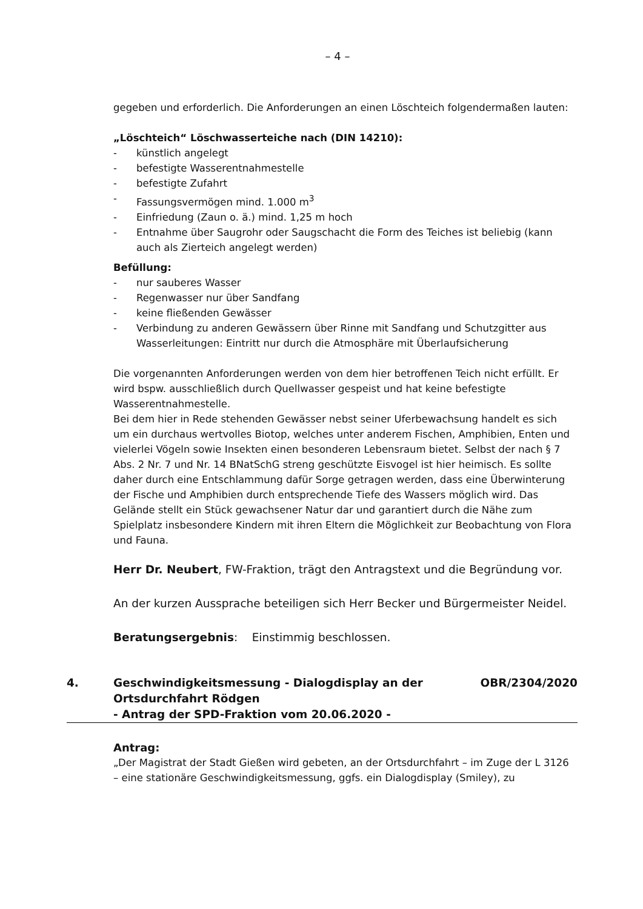– 4 –
gegeben und erforderlich. Die Anforderungen an einen Löschteich folgendermaßen lauten:
„Löschteich“ Löschwasserteiche nach (DIN 14210):
- künstlich angelegt
- befestigte Wasserentnahmestelle
- befestigte Zufahrt
- Fassungsvermögen mind. 1.000 m<sup>3</sup>
- Einfriedung (Zaun o. ä.) mind. 1,25 m hoch
- Entnahme über Saugrohr oder Saugschacht die Form des Teiches ist beliebig (kann auch als Zierteich angelegt werden)
Befüllung:
- nur sauberes Wasser
- Regenwasser nur über Sandfang
- keine fließenden Gewässer
- Verbindung zu anderen Gewässern über Rinne mit Sandfang und Schutzgitter aus Wasserleitungen: Eintritt nur durch die Atmosphäre mit Überlaufsicherung
Die vorgenannten Anforderungen werden von dem hier betroffenen Teich nicht erfüllt. Er wird bspw. ausschließlich durch Quellwasser gespeist und hat keine befestigte Wasserentnahmestelle.
Bei dem hier in Rede stehenden Gewässer nebst seiner Uferbewachsung handelt es sich um ein durchaus wertvolles Biotop, welches unter anderem Fischen, Amphibien, Enten und vielerlei Vögeln sowie Insekten einen besonderen Lebensraum bietet. Selbst der nach § 7 Abs. 2 Nr. 7 und Nr. 14 BNatSchG streng geschützte Eisvogel ist hier heimisch. Es sollte daher durch eine Entschlammung dafür Sorge getragen werden, dass eine Überwinterung der Fische und Amphibien durch entsprechende Tiefe des Wassers möglich wird. Das Gelände stellt ein Stück gewachsener Natur dar und garantiert durch die Nähe zum Spielplatz insbesondere Kindern mit ihren Eltern die Möglichkeit zur Beobachtung von Flora und Fauna.
Herr Dr. Neubert, FW-Fraktion, trägt den Antragstext und die Begründung vor.
An der kurzen Aussprache beteiligen sich Herr Becker und Bürgermeister Neidel.
Beratungsergebnis: Einstimmig beschlossen.
4. Geschwindigkeitsmessung - Dialogdisplay an der
Ortsdurchfahrt Rödgen
- Antrag der SPD-Fraktion vom 20.06.2020 -
OBR/2304/2020
Antrag:
„Der Magistrat der Stadt Gießen wird gebeten, an der Ortsdurchfahrt – im Zuge der L 3126 – eine stationäre Geschwindigkeitsmessung, ggfs. ein Dialogdisplay (Smiley), zu